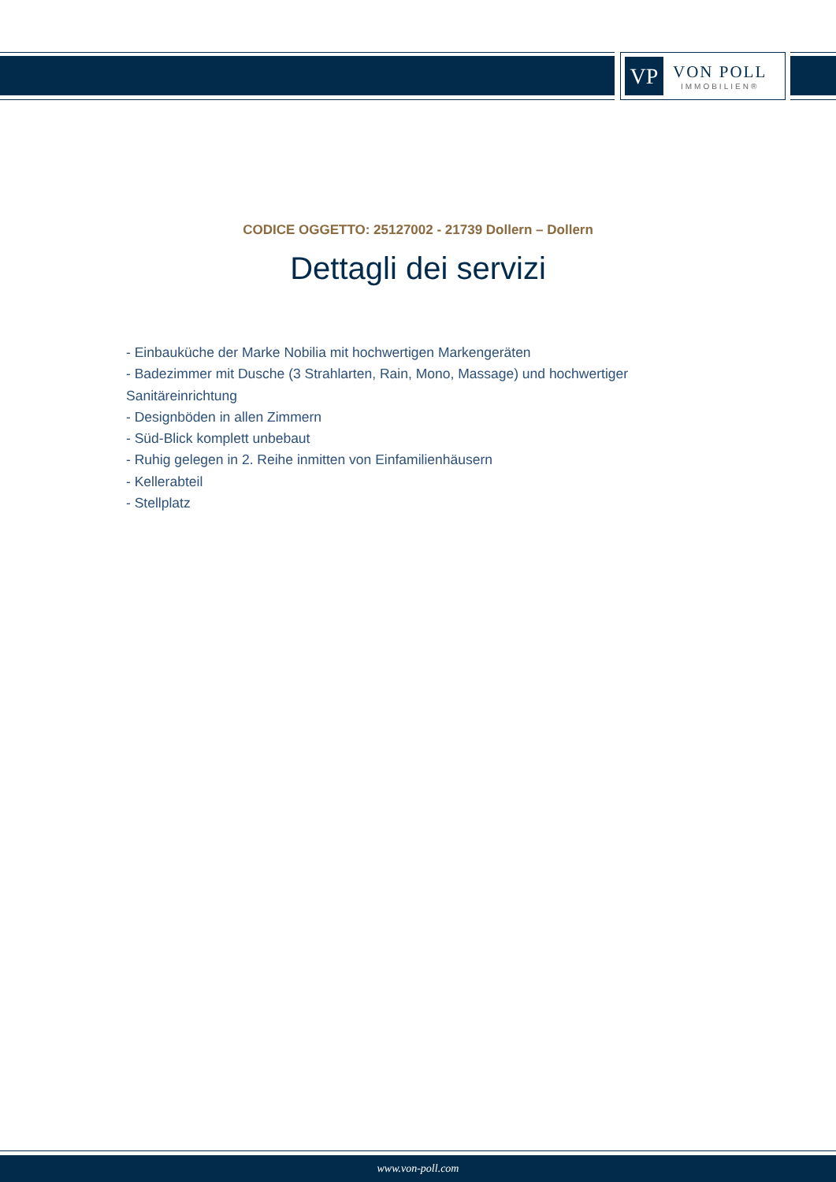VP
VON POLL
IMMOBILIEN®
CODICE OGGETTO: 25127002 - 21739 Dollern – Dollern
Dettagli dei servizi
- Einbauküche der Marke Nobilia mit hochwertigen Markengeräten
- Badezimmer mit Dusche (3 Strahlarten, Rain, Mono, Massage) und hochwertiger Sanitäreinrichtung
- Designböden in allen Zimmern
- Süd-Blick komplett unbebaut
- Ruhig gelegen in 2. Reihe inmitten von Einfamilienhäusern
- Kellerabteil
- Stellplatz
www.von-poll.com